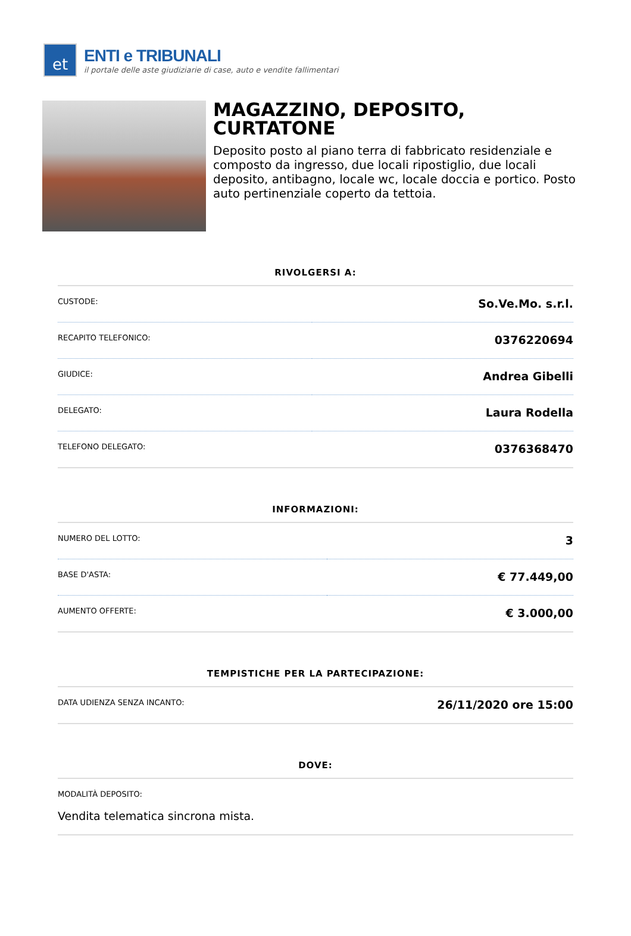et
ENTI e TRIBUNALI
il portale delle aste giudiziarie di case, auto e vendite fallimentari
MAGAZZINO, DEPOSITO, CURTATONE
Deposito posto al piano terra di fabbricato residenziale e composto da ingresso, due locali ripostiglio, due locali deposito, antibagno, locale wc, locale doccia e portico. Posto auto pertinenziale coperto da tettoia.
RIVOLGERSI A:
| CUSTODE: | So.Ve.Mo. s.r.l. |
| RECAPITO TELEFONICO: | 0376220694 |
| GIUDICE: | Andrea Gibelli |
| DELEGATO: | Laura Rodella |
| TELEFONO DELEGATO: | 0376368470 |
INFORMAZIONI:
| NUMERO DEL LOTTO: | 3 |
| BASE D'ASTA: | € 77.449,00 |
| AUMENTO OFFERTE: | € 3.000,00 |
TEMPISTICHE PER LA PARTECIPAZIONE:
| DATA UDIENZA SENZA INCANTO: | 26/11/2020 ore 15:00 |
DOVE:
| MODALITÀ DEPOSITO: Vendita telematica sincrona mista. |